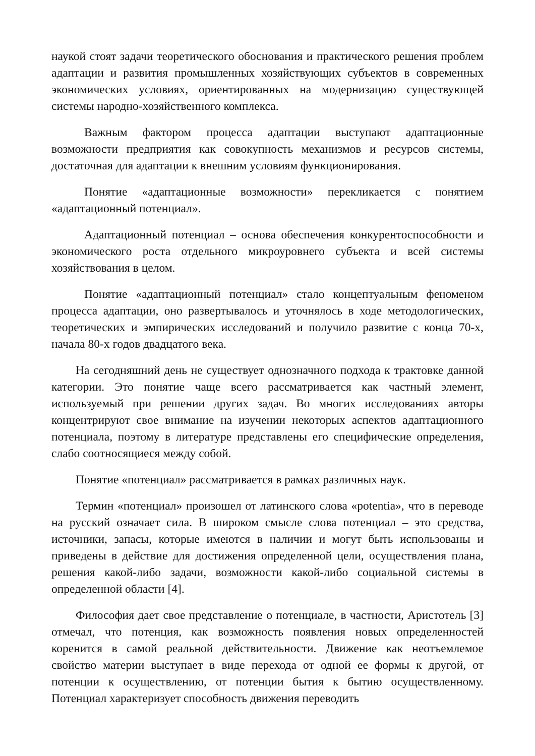наукой стоят задачи теоретического обоснования и практического решения проблем адаптации и развития промышленных хозяйствующих субъектов в современных экономических условиях, ориентированных на модернизацию существующей системы народно-хозяйственного комплекса.
Важным фактором процесса адаптации выступают адаптационные возможности предприятия как совокупность механизмов и ресурсов системы, достаточная для адаптации к внешним условиям функционирования.
Понятие «адаптационные возможности» перекликается с понятием «адаптационный потенциал».
Адаптационный потенциал – основа обеспечения конкурентоспособности и экономического роста отдельного микроуровнего субъекта и всей системы хозяйствования в целом.
Понятие «адаптационный потенциал» стало концептуальным феноменом процесса адаптации, оно развертывалось и уточнялось в ходе методологических, теоретических и эмпирических исследований и получило развитие с конца 70-х, начала 80-х годов двадцатого века.
На сегодняшний день не существует однозначного подхода к трактовке данной категории. Это понятие чаще всего рассматривается как частный элемент, используемый при решении других задач. Во многих исследованиях авторы концентрируют свое внимание на изучении некоторых аспектов адаптационного потенциала, поэтому в литературе представлены его специфические определения, слабо соотносящиеся между собой.
Понятие «потенциал» рассматривается в рамках различных наук.
Термин «потенциал» произошел от латинского слова «potentia», что в переводе на русский означает сила. В широком смысле слова потенциал – это средства, источники, запасы, которые имеются в наличии и могут быть использованы и приведены в действие для достижения определенной цели, осуществления плана, решения какой-либо задачи, возможности какой-либо социальной системы в определенной области [4].
Философия дает свое представление о потенциале, в частности, Аристотель [3] отмечал, что потенция, как возможность появления новых определенностей коренится в самой реальной действительности. Движение как неотъемлемое свойство материи выступает в виде перехода от одной ее формы к другой, от потенции к осуществлению, от потенции бытия к бытию осуществленному. Потенциал характеризует способность движения переводить